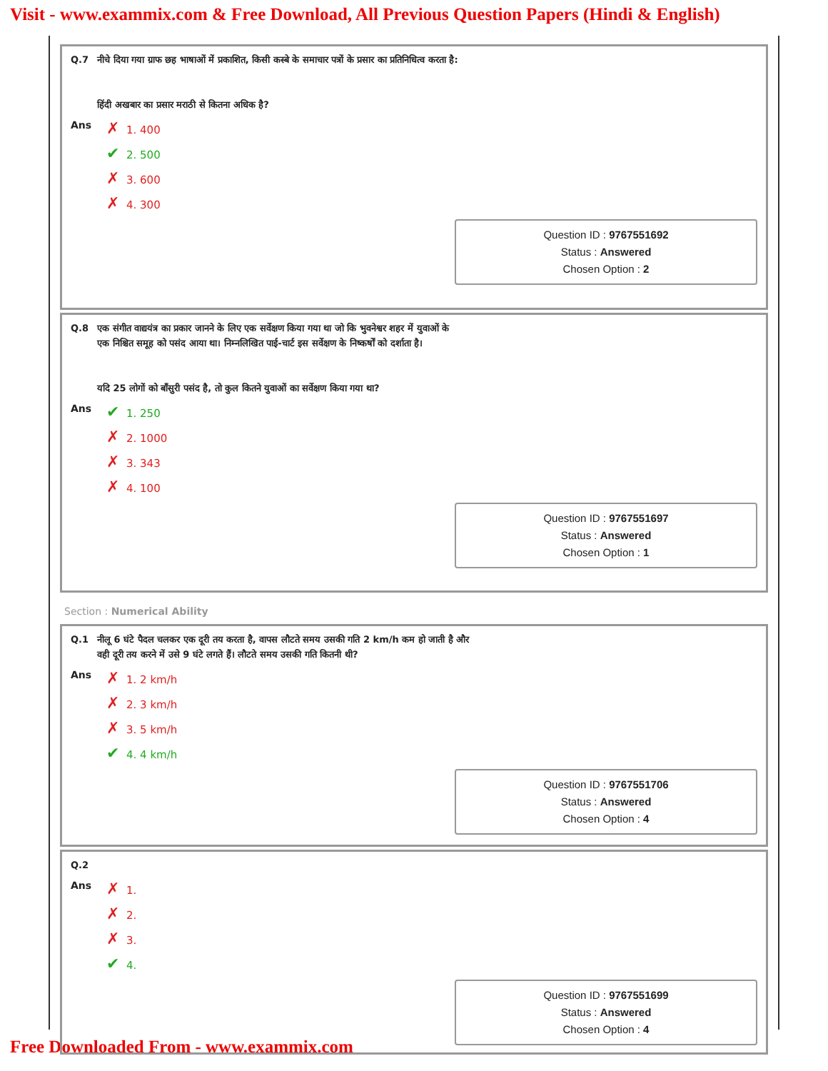Visit - www.exammix.com & Free Download, All Previous Question Papers (Hindi & English)
Q.7 नीचे दिया गया ग्राफ छह भाषाओं में प्रकाशित, किसी कस्बे के समाचार पत्रों के प्रसार का प्रतिनिधित्व करता है:
हिंदी अखबार का प्रसार मराठी से कितना अधिक है?
Ans
✗ 1. 400
✔ 2. 500
✗ 3. 600
✗ 4. 300
Question ID : 9767551692
Status : Answered
Chosen Option : 2
Q.8 एक संगीत वाद्ययंत्र का प्रकार जानने के लिए एक सर्वेक्षण किया गया था जो कि भुवनेश्वर शहर में युवाओं के
एक निश्चित समूह को पसंद आया था। निम्नलिखित पाई-चार्ट इस सर्वेक्षण के निष्कर्षों को दर्शाता है।
यदि 25 लोगों को बाँसुरी पसंद है, तो कुल कितने युवाओं का सर्वेक्षण किया गया था?
Ans
✔ 1. 250
✗ 2. 1000
✗ 3. 343
✗ 4. 100
Question ID : 9767551697
Status : Answered
Chosen Option : 1
Section : Numerical Ability
Q.1 नीलू 6 घंटे पैदल चलकर एक दूरी तय करता है, वापस लौटते समय उसकी गति 2 km/h कम हो जाती है और
वही दूरी तय करने में उसे 9 घंटे लगते हैं। लौटते समय उसकी गति कितनी थी?
Ans
✗ 1. 2 km/h
✗ 2. 3 km/h
✗ 3. 5 km/h
✔ 4. 4 km/h
Question ID : 9767551706
Status : Answered
Chosen Option : 4
Q.2
Ans
✗ 1.
✗ 2.
✗ 3.
✔ 4.
Question ID : 9767551699
Status : Answered
Chosen Option : 4
Free Downloaded From - www.exammix.com